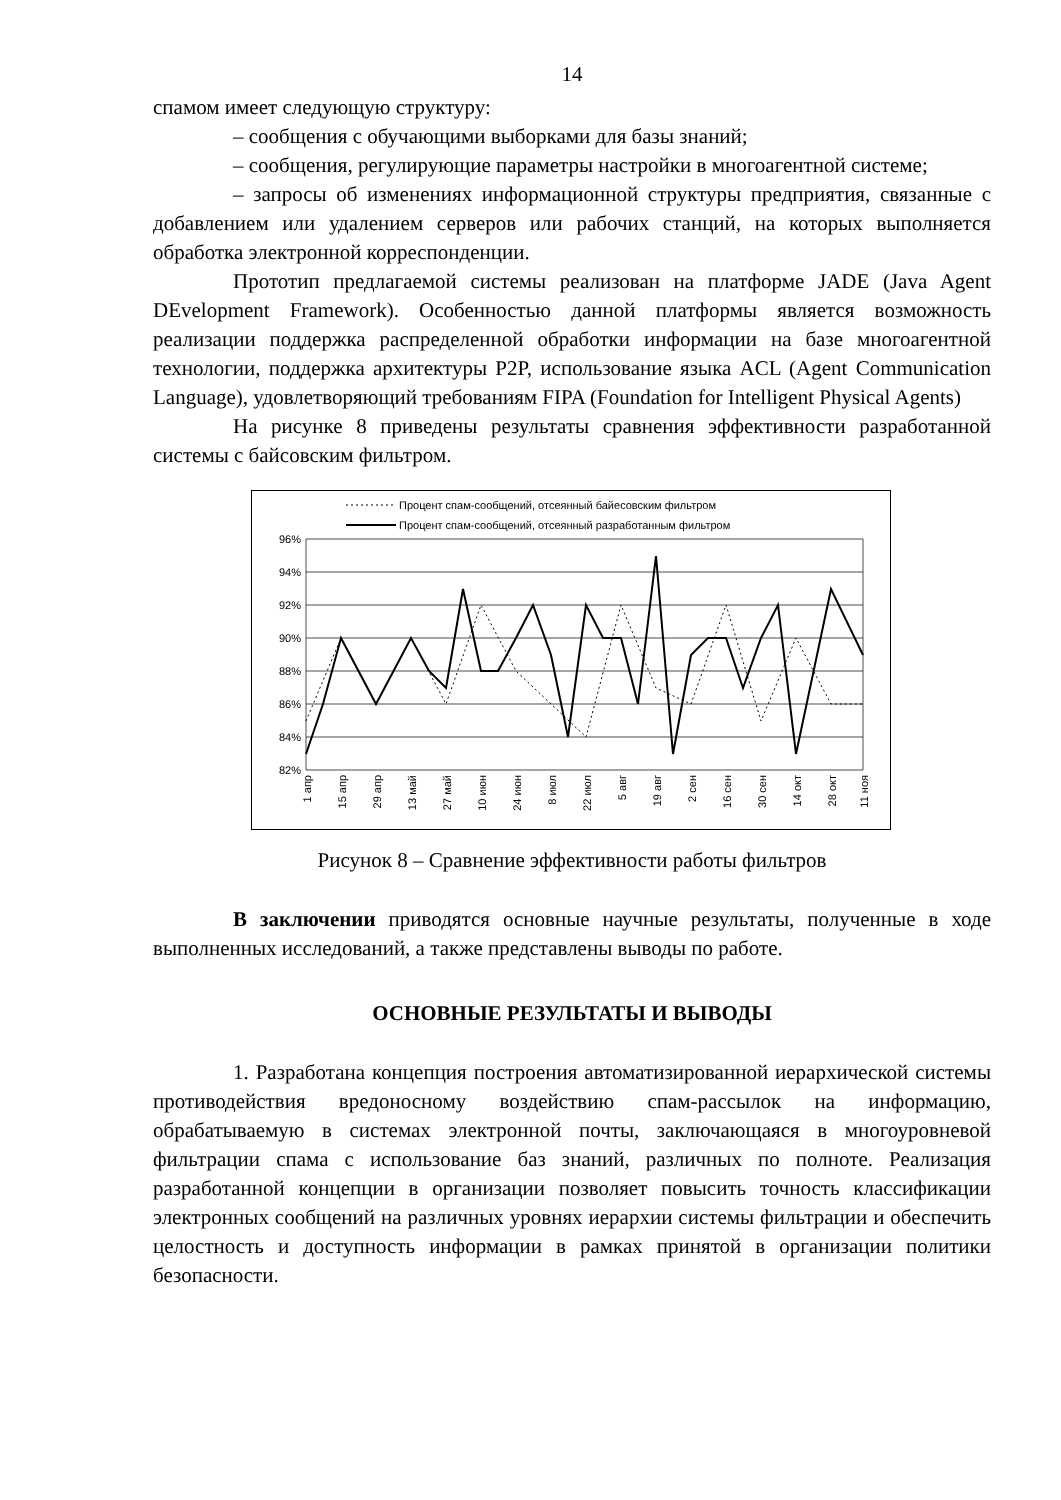14
спамом имеет следующую структуру:
– сообщения с обучающими выборками для базы знаний;
– сообщения, регулирующие параметры настройки в многоагентной системе;
– запросы об изменениях информационной структуры предприятия, связанные с добавлением или удалением серверов или рабочих станций, на которых выполняется обработка электронной корреспонденции.
Прототип предлагаемой системы реализован на платформе JADE (Java Agent DEvelopment Framework). Особенностью данной платформы является возможность реализации поддержка распределенной обработки информации на базе многоагентной технологии, поддержка архитектуры P2P, использование языка ACL (Agent Communication Language), удовлетворяющий требованиям FIPA (Foundation for Intelligent Physical Agents)
На рисунке 8 приведены результаты сравнения эффективности разработанной системы с байсовским фильтром.
Процент спам-сообщений, отсеянный байесовским фильтром
Процент спам-сообщений, отсеянный разработанным фильтром
96%
94%
92%
90%
88%
86%
84%
82%
1 апр
15 апр
29 апр
13 май
27 май
10 июн
24 июн
8 июл
22 июл
5 авг
19 авг
2 сен
16 сен
30 сен
14 окт
28 окт
11 ноя
Рисунок 8 – Сравнение эффективности работы фильтров
В заключении приводятся основные научные результаты, полученные в ходе выполненных исследований, а также представлены выводы по работе.
ОСНОВНЫЕ РЕЗУЛЬТАТЫ И ВЫВОДЫ
1. Разработана концепция построения автоматизированной иерархической системы противодействия вредоносному воздействию спам-рассылок на информацию, обрабатываемую в системах электронной почты, заключающаяся в многоуровневой фильтрации спама с использование баз знаний, различных по полноте. Реализация разработанной концепции в организации позволяет повысить точность классификации электронных сообщений на различных уровнях иерархии системы фильтрации и обеспечить целостность и доступность информации в рамках принятой в организации политики безопасности.